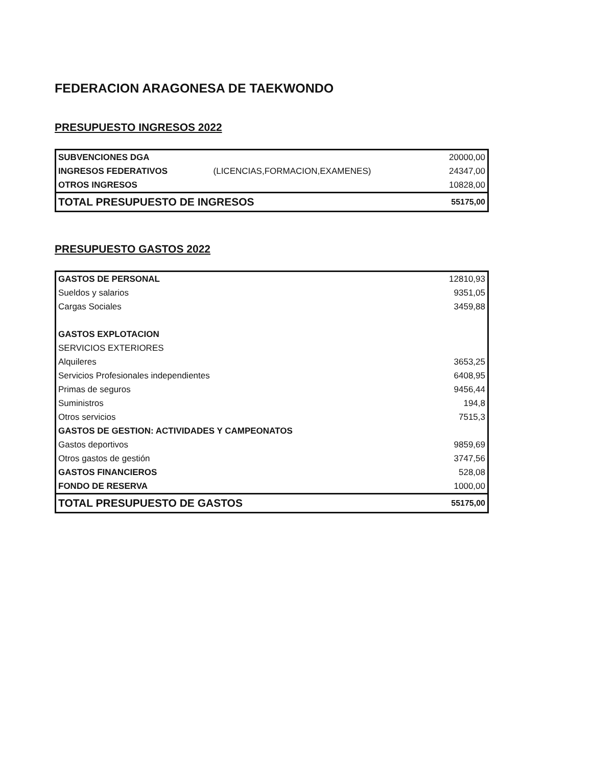FEDERACION ARAGONESA DE TAEKWONDO
PRESUPUESTO INGRESOS 2022
| SUBVENCIONES DGA | | 20000,00 |
| INGRESOS FEDERATIVOS | (LICENCIAS,FORMACION,EXAMENES) | 24347,00 |
| OTROS INGRESOS | | 10828,00 |
| TOTAL PRESUPUESTO DE INGRESOS | | 55175,00 |
PRESUPUESTO GASTOS 2022
| GASTOS DE PERSONAL | 12810,93 |
| Sueldos y salarios | 9351,05 |
| Cargas Sociales | 3459,88 |
| GASTOS EXPLOTACION | |
| SERVICIOS EXTERIORES | |
| Alquileres | 3653,25 |
| Servicios Profesionales independientes | 6408,95 |
| Primas de seguros | 9456,44 |
| Suministros | 194,8 |
| Otros servicios | 7515,3 |
| GASTOS DE GESTION: ACTIVIDADES Y CAMPEONATOS | |
| Gastos deportivos | 9859,69 |
| Otros gastos de gestión | 3747,56 |
| GASTOS FINANCIEROS | 528,08 |
| FONDO DE RESERVA | 1000,00 |
| TOTAL PRESUPUESTO DE GASTOS | 55175,00 |